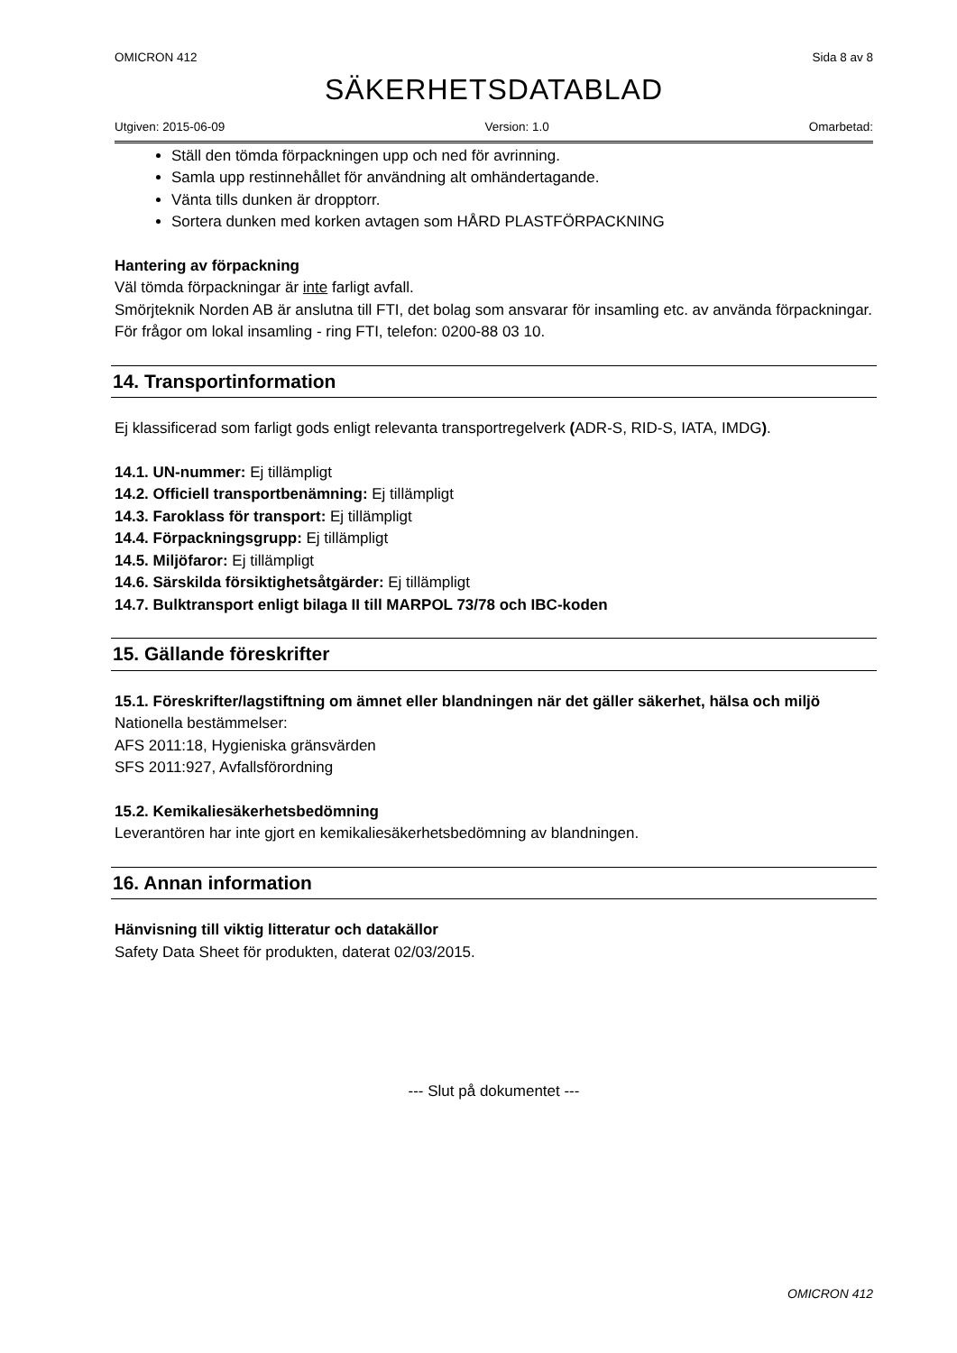OMICRON 412 Sida 8 av 8
SÄKERHETSDATABLAD
Utgiven: 2015-06-09 Version: 1.0 Omarbetad:
Ställ den tömda förpackningen upp och ned för avrinning.
Samla upp restinnehållet för användning alt omhändertagande.
Vänta tills dunken är dropptorr.
Sortera dunken med korken avtagen som HÅRD PLASTFÖRPACKNING
Hantering av förpackning
Väl tömda förpackningar är inte farligt avfall.
Smörjteknik Norden AB är anslutna till FTI, det bolag som ansvarar för insamling etc. av använda förpackningar. För frågor om lokal insamling - ring FTI, telefon: 0200-88 03 10.
14. Transportinformation
Ej klassificerad som farligt gods enligt relevanta transportregelverk (ADR-S, RID-S, IATA, IMDG).
14.1. UN-nummer: Ej tillämpligt
14.2. Officiell transportbenämning: Ej tillämpligt
14.3. Faroklass för transport: Ej tillämpligt
14.4. Förpackningsgrupp: Ej tillämpligt
14.5. Miljöfaror: Ej tillämpligt
14.6. Särskilda försiktighetsåtgärder: Ej tillämpligt
14.7. Bulktransport enligt bilaga II till MARPOL 73/78 och IBC-koden
15. Gällande föreskrifter
15.1. Föreskrifter/lagstiftning om ämnet eller blandningen när det gäller säkerhet, hälsa och miljö
Nationella bestämmelser:
AFS 2011:18, Hygieniska gränsvärden
SFS 2011:927, Avfallsförordning
15.2. Kemikaliesäkerhetsbedömning
Leverantören har inte gjort en kemikaliesäkerhetsbedömning av blandningen.
16. Annan information
Hänvisning till viktig litteratur och datakällor
Safety Data Sheet för produkten, daterat 02/03/2015.
--- Slut på dokumentet ---
OMICRON 412